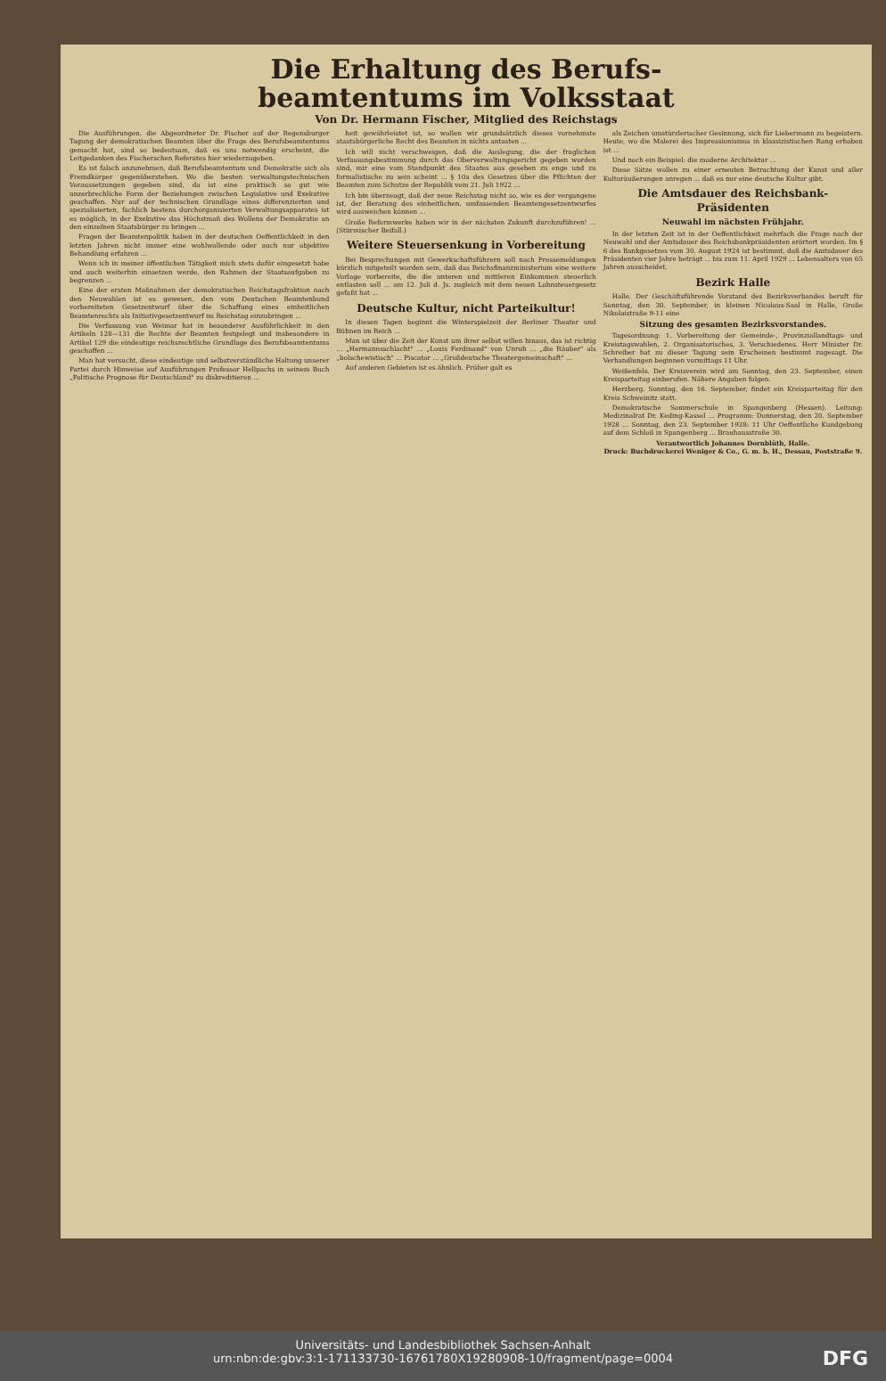Die Erhaltung des Berufs-
beamtentums im Volksstaat
Von Dr. Hermann Fischer, Mitglied des Reichstags
Die Ausführungen, die Abgeordneter Dr. Fischer auf der Regensburger Tagung der demokratischen Beamten über die Frage des Berufsbeamtentums gemacht hat, sind so bedeutsam, daß es uns notwendig erscheint, die Leitgedanken des Fischerschen Referates hier wiederzugeben.
Es ist falsch anzunehmen, daß Berufsbeamtentum und Demokratie sich als Fremdkörper gegenüberstehen. Wo die besten verwaltungstechnischen Voraussetzungen gegeben sind, da ist eine praktisch so gut wie unzerbrechliche Form der Beziehungen zwischen Legislative und Exekutive geschaffen. Nur auf der technischen Grundlage eines differenzierten und spezialisierten, fachlich bestens durchorganisierten Verwaltungsapparates ist es möglich, in der Exekutive das Höchstmaß des Wollens der Demokratie an den einzelnen Staatsbürger zu bringen ...
Fragen der Beamtenpolitik haben in der deutschen Oeffentlichkeit in den letzten Jahren nicht immer eine wohlwollende oder auch nur objektive Behandlung erfahren ...
Wenn ich in meiner öffentlichen Tätigkeit mich stets dafür eingesetzt habe und auch weiterhin einsetzen werde, den Rahmen der Staatsaufgaben zu begrenzen ...
Eine der ersten Maßnahmen der demokratischen Reichstagsfraktion nach den Neuwahlen ist es gewesen, den vom Deutschen Beamtenbund vorbereiteten Gesetzentwurf über die Schaffung eines einheitlichen Beamtenrechts als Initiativgesetzentwurf im Reichstag einzubringen ...
Die Verfassung von Weimar hat in besonderer Ausführlichkeit in den Artikeln 128—131 die Rechte der Beamten festgelegt und insbesondere in Artikel 129 die eindeutige reichsrechtliche Grundlage des Berufsbeamtentums geschaffen ...
Man hat versucht, diese eindeutige und selbstverständliche Haltung unserer Partei durch Hinweise auf Ausführungen Professor Hellpachs in seinem Buch „Politische Prognose für Deutschland" zu diskreditieren ...
heit gewährleistet ist, so wollen wir grundsätzlich dieses vornehmste staatsbürgerliche Recht des Beamten in nichts antasten ...
Ich will nicht verschweigen, daß die Auslegung, die der fraglichen Verfassungsbestimmung durch das Oberverwaltungsgericht gegeben worden sind, mir eine vom Standpunkt des Staates aus gesehen zu enge und zu formalistische zu sein scheint ... § 10a des Gesetzes über die Pflichten der Beamten zum Schutze der Republik vom 21. Juli 1922 ...
Ich bin überzeugt, daß der neue Reichstag nicht so, wie es der vergangene ist, der Beratung des einheitlichen, umfassenden Beamtengesetzentwurfes wird ausweichen können ...
Große Reformwerke haben wir in der nächsten Zukunft durchzuführen! ... (Stürmischer Beifall.)
Weitere Steuersenkung in Vorbereitung
Bei Besprechungen mit Gewerkschaftsführern soll nach Pressemeldungen kürzlich mitgeteilt worden sein, daß das Reichsfinanzministerium eine weitere Vorlage vorbereite, die die unteren und mittleren Einkommen steuerlich entlasten soll ... am 12. Juli d. Js. zugleich mit dem neuen Lohnsteuergesetz gefaßt hat ...
Deutsche Kultur, nicht Parteikultur!
In diesen Tagen beginnt die Winterspielzeit der Berliner Theater und Bühnen im Reich ...
Man ist über die Zeit der Kunst um ihrer selbst willen hinaus, das ist richtig ... „Hermannsschlacht" ... „Louis Ferdinand" von Unruh ... „die Räuber" als „bolschewistisch" ... Piscator ... „Großdeutsche Theatergemeinschaft" ...
Auf anderen Gebieten ist es ähnlich. Früher galt es
als Zeichen umstürzlerischer Gesinnung, sich für Liebermann zu begeistern. Heute, wo die Malerei des Impressionismus in klassizistischen Rang erhoben ist ...
Und noch ein Beispiel: die moderne Architektur ...
Diese Sätze wollen zu einer erneuten Betrachtung der Kunst und aller Kulturäußerungen anregen ... daß es nur eine deutsche Kultur gibt.
Die Amtsdauer des Reichsbank-Präsidenten
Neuwahl im nächsten Frühjahr.
In der letzten Zeit ist in der Oeffentlichkeit mehrfach die Frage nach der Neuwahl und der Amtsdauer des Reichsbankpräsidenten erörtert worden. Im § 6 des Bankgesetzes vom 30. August 1924 ist bestimmt, daß die Amtsdauer des Präsidenten vier Jahre beträgt ... bis zum 11. April 1929 ... Lebensalters von 65 Jahren ausscheidet.
Bezirk Halle
Halle. Der Geschäftsführende Vorstand des Bezirksverbandes beruft für Sonntag, den 30. September, in kleinen Nicolaus-Saal in Halle, Große Nikolaistraße 9-11 eine
Sitzung des gesamten Bezirksvorstandes.
Tagesordnung: 1. Vorbereitung der Gemeinde-, Provinziallandtags- und Kreistagswahlen, 2. Organisatorisches, 3. Verschiedenes. Herr Minister Dr. Schreiber hat zu dieser Tagung sein Erscheinen bestimmt zugesagt. Die Verhandlungen beginnen vormittags 11 Uhr.
Weißenfels. Der Kreisverein wird am Sonntag, den 23. September, einen Kreisparteitag einberufen. Nähere Angaben folgen.
Herzberg. Sonntag, den 16. September, findet ein Kreisparteitag für den Kreis Schweinitz statt.
Demokratische Sommerschule in Spangenberg (Hessen). Leitung: Medizinalrat Dr. Keding-Kassel ... Programm: Donnerstag, den 20. September 1928 ... Sonntag, den 23. September 1928: 11 Uhr Oeffentliche Kundgebung auf dem Schloß in Spangenberg ... Brauhausstraße 30.
Verantwortlich Johannes Dornblüth, Halle.
Druck: Buchdruckerei Weniger & Co., G. m. b. H., Dessau, Poststraße 9.
Universitäts- und Landesbibliothek Sachsen-Anhalt
urn:nbn:de:gbv:3:1-171133730-16761780X19280908-10/fragment/page=0004
DFG